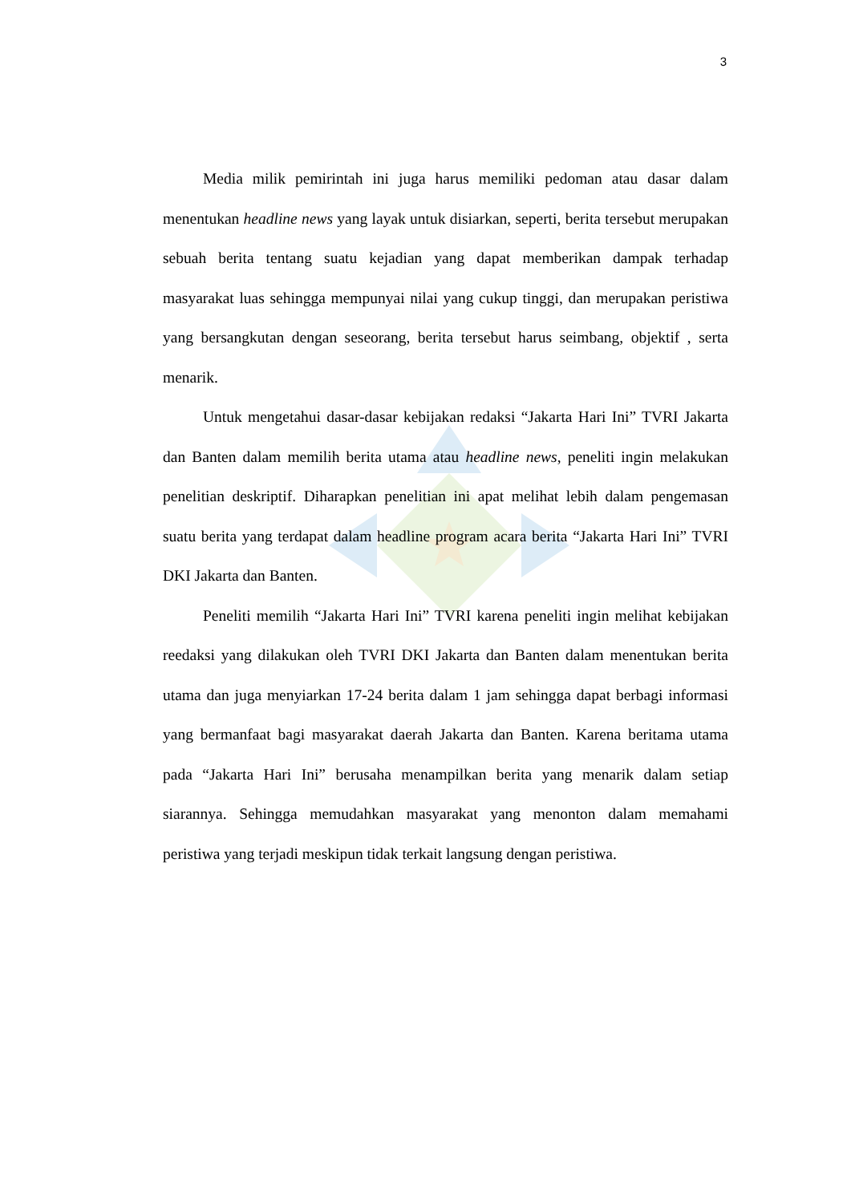3
Media milik pemirintah ini juga harus memiliki pedoman atau dasar dalam menentukan headline news yang layak untuk disiarkan, seperti, berita tersebut merupakan sebuah berita tentang suatu kejadian yang dapat memberikan dampak terhadap masyarakat luas sehingga mempunyai nilai yang cukup tinggi, dan merupakan peristiwa yang bersangkutan dengan seseorang, berita tersebut harus seimbang, objektif , serta menarik.
Untuk mengetahui dasar-dasar kebijakan redaksi “Jakarta Hari Ini” TVRI Jakarta dan Banten dalam memilih berita utama atau headline news, peneliti ingin melakukan penelitian deskriptif. Diharapkan penelitian ini apat melihat lebih dalam pengemasan suatu berita yang terdapat dalam headline program acara berita “Jakarta Hari Ini” TVRI DKI Jakarta dan Banten.
Peneliti memilih “Jakarta Hari Ini” TVRI karena peneliti ingin melihat kebijakan reedaksi yang dilakukan oleh TVRI DKI Jakarta dan Banten dalam menentukan berita utama dan juga menyiarkan 17-24 berita dalam 1 jam sehingga dapat berbagi informasi yang bermanfaat bagi masyarakat daerah Jakarta dan Banten. Karena beritama utama pada “Jakarta Hari Ini” berusaha menampilkan berita yang menarik dalam setiap siarannya. Sehingga memudahkan masyarakat yang menonton dalam memahami peristiwa yang terjadi meskipun tidak terkait langsung dengan peristiwa.